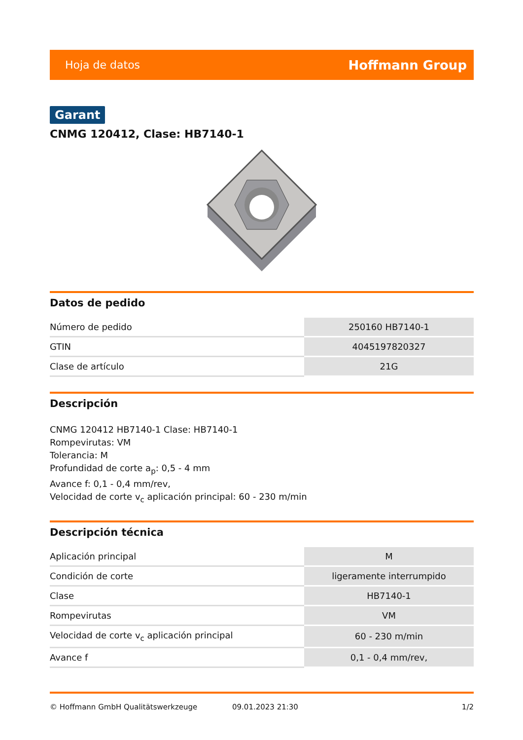Hoja de datos Hoffmann Group
Garant
CNMG 120412, Clase: HB7140-1
Datos de pedido
| Número de pedido | 250160 HB7140-1 |
| GTIN | 4045197820327 |
| Clase de artículo | 21G |
Descripción
CNMG 120412 HB7140-1 Clase: HB7140-1
Rompevirutas: VM
Tolerancia: M
Profundidad de corte a<sub>p</sub>: 0,5 - 4 mm
Avance f: 0,1 - 0,4 mm/rev,
Velocidad de corte v<sub>c</sub> aplicación principal: 60 - 230 m/min
Descripción técnica
| Aplicación principal | M |
| Condición de corte | ligeramente interrumpido |
| Clase | HB7140-1 |
| Rompevirutas | VM |
| Velocidad de corte v<sub>c</sub> aplicación principal | 60 - 230 m/min |
| Avance f | 0,1 - 0,4 mm/rev, |
© Hoffmann GmbH Qualitätswerkzeuge 09.01.2023 21:30 1/2